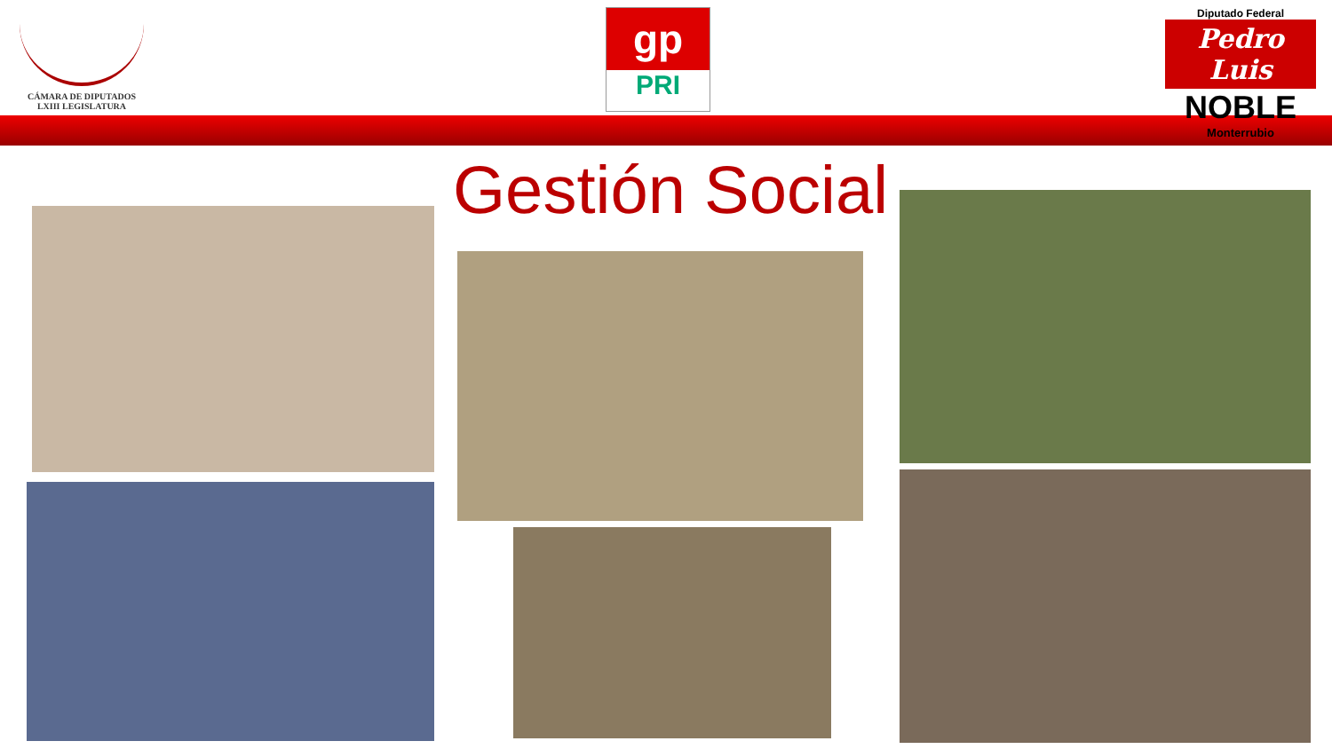CÁMARA DE DIPUTADOS
LXIII LEGISLATURA
gp
PRI
Diputado Federal
Pedro Luis
NOBLE
Monterrubio
Gestión Social